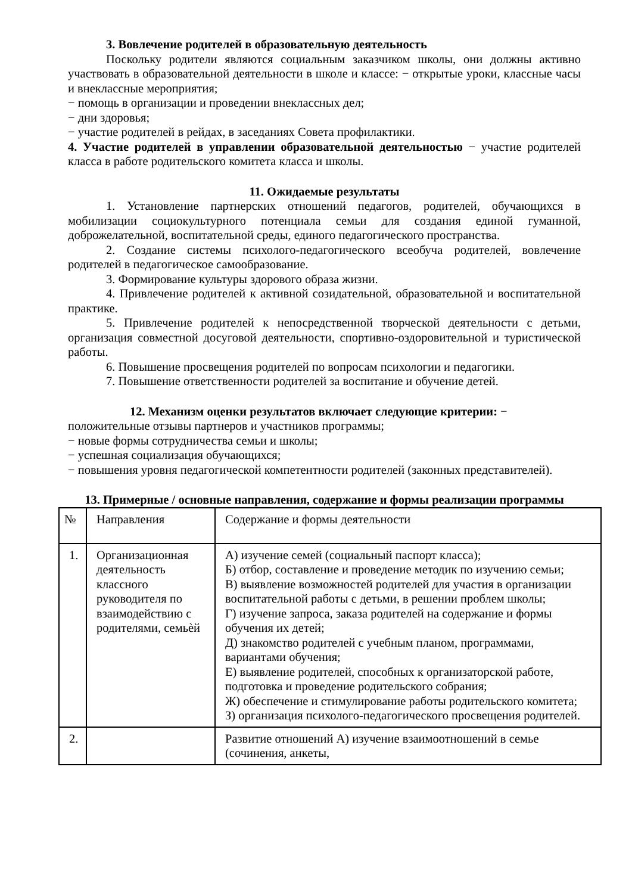3. Вовлечение родителей в образовательную деятельность
Поскольку родители являются социальным заказчиком школы, они должны активно участвовать в образовательной деятельности в школе и классе: − открытые уроки, классные часы и внеклассные мероприятия;
− помощь в организации и проведении внеклассных дел;
− дни здоровья;
− участие родителей в рейдах, в заседаниях Совета профилактики.
4. Участие родителей в управлении образовательной деятельностью − участие родителей класса в работе родительского комитета класса и школы.
11. Ожидаемые результаты
1. Установление партнерских отношений педагогов, родителей, обучающихся в мобилизации социокультурного потенциала семьи для создания единой гуманной, доброжелательной, воспитательной среды, единого педагогического пространства.
2. Создание системы психолого-педагогического всеобуча родителей, вовлечение родителей в педагогическое самообразование.
3. Формирование культуры здорового образа жизни.
4. Привлечение родителей к активной созидательной, образовательной и воспитательной практике.
5. Привлечение родителей к непосредственной творческой деятельности с детьми, организация совместной досуговой деятельности, спортивно-оздоровительной и туристической работы.
6. Повышение просвещения родителей по вопросам психологии и педагогики.
7. Повышение ответственности родителей за воспитание и обучение детей.
12. Механизм оценки результатов включает следующие критерии: −
положительные отзывы партнеров и участников программы;
− новые формы сотрудничества семьи и школы;
− успешная социализация обучающихся;
− повышения уровня педагогической компетентности родителей (законных представителей).
13. Примерные / основные направления, содержание и формы реализации программы
| № | Направления | Содержание и формы деятельности |
| 1. | Организационная деятельность классного руководителя по взаимодействию с родителями, семьѐй | А) изучение семей (социальный паспорт класса); Б) отбор, составление и проведение методик по изучению семьи; В) выявление возможностей родителей для участия в организации воспитательной работы с детьми, в решении проблем школы; Г) изучение запроса, заказа родителей на содержание и формы обучения их детей; Д) знакомство родителей с учебным планом, программами, вариантами обучения; Е) выявление родителей, способных к организаторской работе, подготовка и проведение родительского собрания; Ж) обеспечение и стимулирование работы родительского комитета; З) организация психолого-педагогического просвещения родителей. |
| 2. | | Развитие отношений А) изучение взаимоотношений в семье (сочинения, анкеты, |